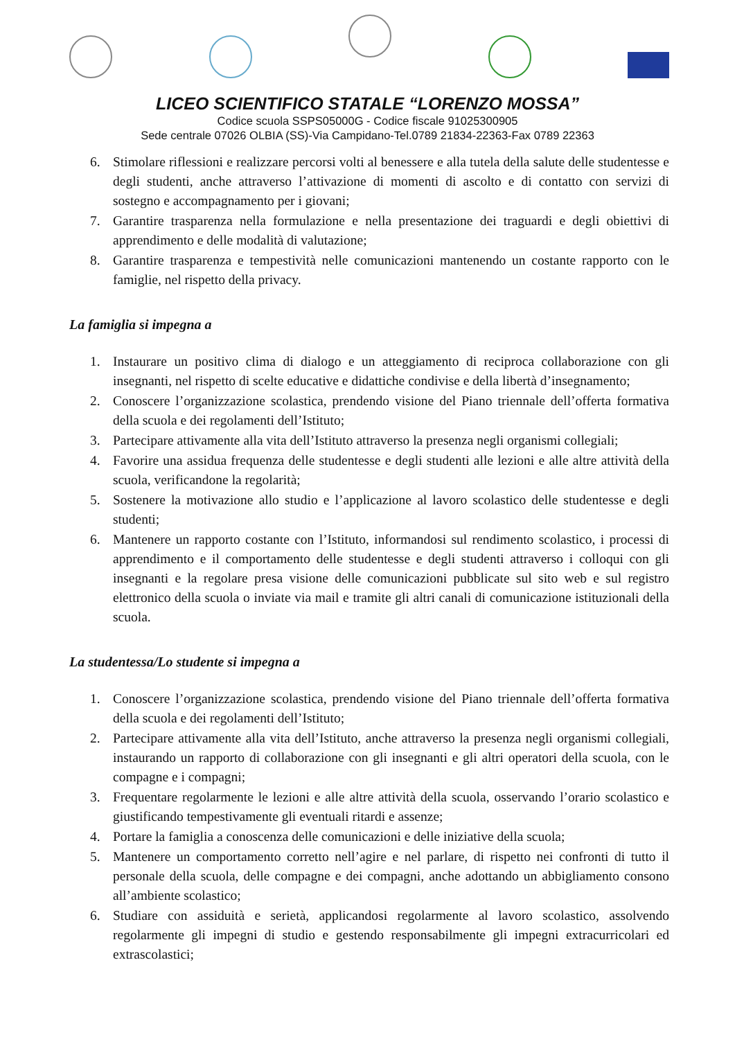LICEO SCIENTIFICO STATALE “LORENZO MOSSA”
Codice scuola SSPS05000G - Codice fiscale 91025300905
Sede centrale 07026 OLBIA (SS)-Via Campidano-Tel.0789 21834-22363-Fax 0789 22363
6. Stimolare riflessioni e realizzare percorsi volti al benessere e alla tutela della salute delle studentesse e degli studenti, anche attraverso l’attivazione di momenti di ascolto e di contatto con servizi di sostegno e accompagnamento per i giovani;
7. Garantire trasparenza nella formulazione e nella presentazione dei traguardi e degli obiettivi di apprendimento e delle modalità di valutazione;
8. Garantire trasparenza e tempestività nelle comunicazioni mantenendo un costante rapporto con le famiglie, nel rispetto della privacy.
La famiglia si impegna a
1. Instaurare un positivo clima di dialogo e un atteggiamento di reciproca collaborazione con gli insegnanti, nel rispetto di scelte educative e didattiche condivise e della libertà d’insegnamento;
2. Conoscere l’organizzazione scolastica, prendendo visione del Piano triennale dell’offerta formativa della scuola e dei regolamenti dell’Istituto;
3. Partecipare attivamente alla vita dell’Istituto attraverso la presenza negli organismi collegiali;
4. Favorire una assidua frequenza delle studentesse e degli studenti alle lezioni e alle altre attività della scuola, verificandone la regolarità;
5. Sostenere la motivazione allo studio e l’applicazione al lavoro scolastico delle studentesse e degli studenti;
6. Mantenere un rapporto costante con l’Istituto, informandosi sul rendimento scolastico, i processi di apprendimento e il comportamento delle studentesse e degli studenti attraverso i colloqui con gli insegnanti e la regolare presa visione delle comunicazioni pubblicate sul sito web e sul registro elettronico della scuola o inviate via mail e tramite gli altri canali di comunicazione istituzionali della scuola.
La studentessa/Lo studente si impegna a
1. Conoscere l’organizzazione scolastica, prendendo visione del Piano triennale dell’offerta formativa della scuola e dei regolamenti dell’Istituto;
2. Partecipare attivamente alla vita dell’Istituto, anche attraverso la presenza negli organismi collegiali, instaurando un rapporto di collaborazione con gli insegnanti e gli altri operatori della scuola, con le compagne e i compagni;
3. Frequentare regolarmente le lezioni e alle altre attività della scuola, osservando l’orario scolastico e giustificando tempestivamente gli eventuali ritardi e assenze;
4. Portare la famiglia a conoscenza delle comunicazioni e delle iniziative della scuola;
5. Mantenere un comportamento corretto nell’agire e nel parlare, di rispetto nei confronti di tutto il personale della scuola, delle compagne e dei compagni, anche adottando un abbigliamento consono all’ambiente scolastico;
6. Studiare con assiduità e serietà, applicandosi regolarmente al lavoro scolastico, assolvendo regolarmente gli impegni di studio e gestendo responsabilmente gli impegni extracurricolari ed extrascolastici;